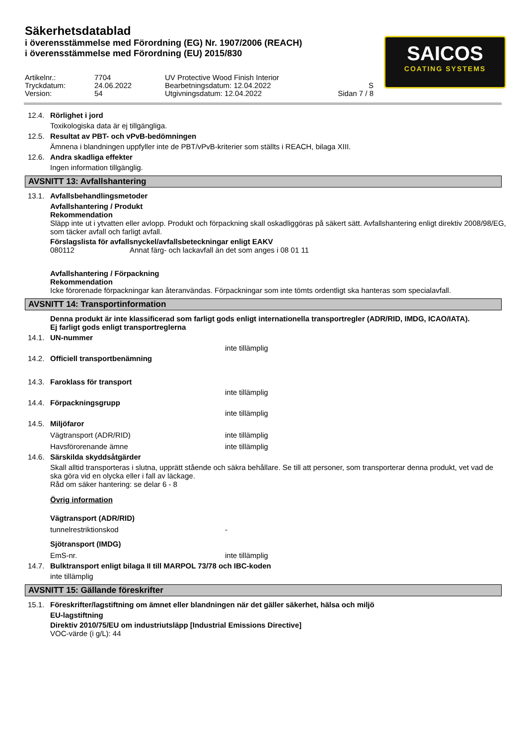Säkerhetsdatablad
i överensstämmelse med Förordning (EG) Nr. 1907/2006 (REACH)
i överensstämmelse med Förordning (EU) 2015/830
SAICOS
COATING SYSTEMS
Artikelnr.: 7704 UV Protective Wood Finish Interior Tryckdatum: 24.06.2022 Bearbetningsdatum: 12.04.2022 S Version: 54 Utgivningsdatum: 12.04.2022 Sidan 7 / 8
12.4. Rörlighet i jord
Toxikologiska data är ej tillgängliga.
12.5. Resultat av PBT- och vPvB-bedömningen
Ämnena i blandningen uppfyller inte de PBT/vPvB-kriterier som ställts i REACH, bilaga XIII.
12.6. Andra skadliga effekter
Ingen information tillgänglig.
AVSNITT 13: Avfallshantering
13.1. Avfallsbehandlingsmetoder
Avfallshantering / Produkt
Rekommendation
Släpp inte ut i ytvatten eller avlopp. Produkt och förpackning skall oskadliggöras på säkert sätt. Avfallshantering enligt direktiv 2008/98/EG, som täcker avfall och farligt avfall.
Förslagslista för avfallsnyckel/avfallsbeteckningar enligt EAKV
080112 Annat färg- och lackavfall än det som anges i 08 01 11
Avfallshantering / Förpackning
Rekommendation
Icke förorenade förpackningar kan återanvändas. Förpackningar som inte tömts ordentligt ska hanteras som specialavfall.
AVSNITT 14: Transportinformation
Denna produkt är inte klassificerad som farligt gods enligt internationella transportregler (ADR/RID, IMDG, ICAO/IATA).
Ej farligt gods enligt transportreglerna
14.1. UN-nummer
inte tillämplig
14.2. Officiell transportbenämning
14.3. Faroklass för transport
inte tillämplig
14.4. Förpackningsgrupp
inte tillämplig
14.5. Miljöfaror
Vägtransport (ADR/RID) inte tillämplig
Havsförorenande ämne inte tillämplig
14.6. Särskilda skyddsåtgärder
Skall alltid transporteras i slutna, upprätt stående och säkra behållare. Se till att personer, som transporterar denna produkt, vet vad de ska göra vid en olycka eller i fall av läckage.
Råd om säker hantering: se delar 6 - 8
Övrig information
Vägtransport (ADR/RID)
tunnelrestriktionskod -
Sjötransport (IMDG)
EmS-nr. inte tillämplig
14.7. Bulktransport enligt bilaga II till MARPOL 73/78 och IBC-koden
inte tillämplig
AVSNITT 15: Gällande föreskrifter
15.1. Föreskrifter/lagstiftning om ämnet eller blandningen när det gäller säkerhet, hälsa och miljö
EU-lagstiftning
Direktiv 2010/75/EU om industriutsläpp [Industrial Emissions Directive]
VOC-värde (i g/L): 44